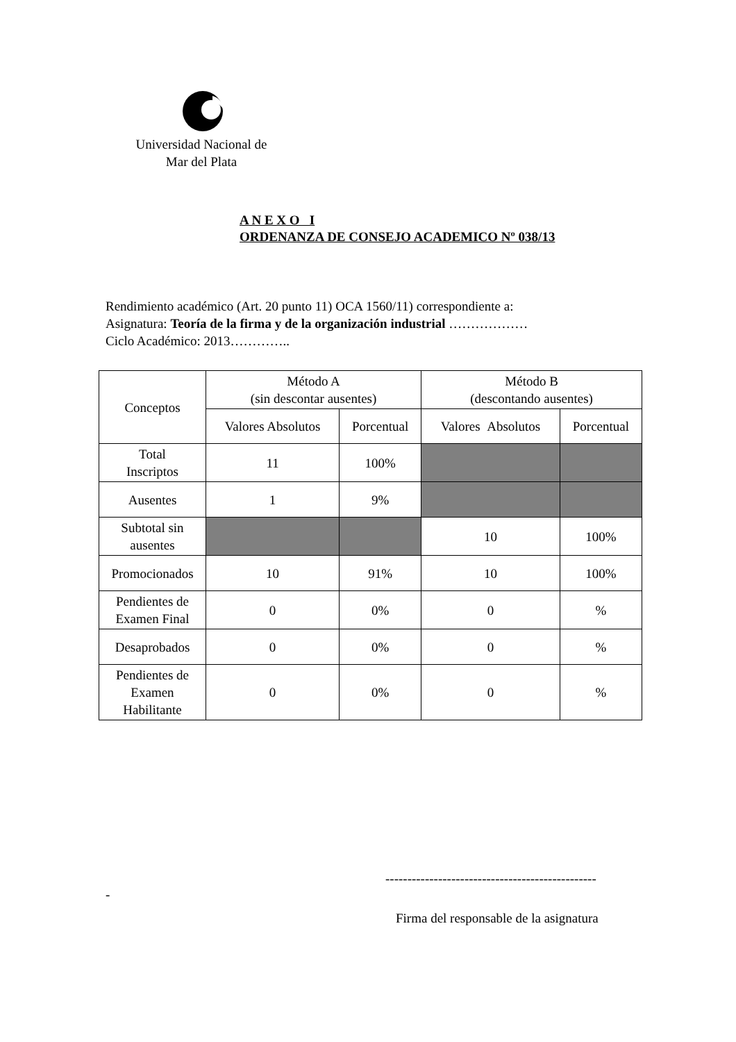Universidad Nacional de
Mar del Plata
A N E X O I
ORDENANZA DE CONSEJO ACADEMICO Nº 038/13
Rendimiento académico (Art. 20 punto 11) OCA 1560/11) correspondiente a:
Asignatura: Teoría de la firma y de la organización industrial ………………
Ciclo Académico: 2013…………..
| Conceptos | Método A (sin descontar ausentes) | | Método B (descontando ausentes) | |
| --- | --- | --- | --- | --- |
| | Valores Absolutos | Porcentual | Valores Absolutos | Porcentual |
| Total Inscriptos | 11 | 100% | | |
| Ausentes | 1 | 9% | | |
| Subtotal sin ausentes | | | 10 | 100% |
| Promocionados | 10 | 91% | 10 | 100% |
| Pendientes de Examen Final | 0 | 0% | 0 | % |
| Desaprobados | 0 | 0% | 0 | % |
| Pendientes de Examen Habilitante | 0 | 0% | 0 | % |
------------------------------------------------
-
Firma del responsable de la asignatura